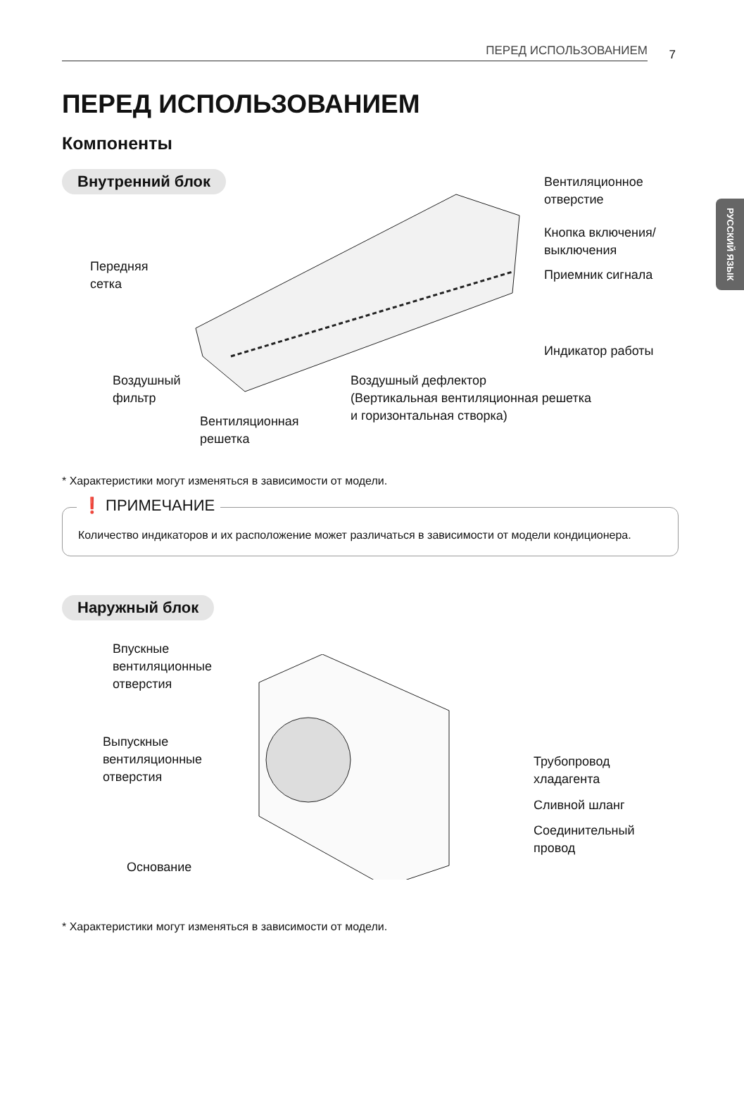ПЕРЕД ИСПОЛЬЗОВАНИЕМ 7
РУССКИЙ ЯЗЫК
ПЕРЕД ИСПОЛЬЗОВАНИЕМ
Компоненты
Внутренний блок
Вентиляционное
отверстие
Кнопка включения/
выключения
Приемник сигнала
Индикатор работы
Передняя
сетка
Воздушный
фильтр
Вентиляционная
решетка
Воздушный дефлектор
(Вертикальная вентиляционная решетка
и горизонтальная створка)
* Характеристики могут изменяться в зависимости от модели.
❗ ПРИМЕЧАНИЕ
Количество индикаторов и их расположение может различаться в зависимости от модели кондиционера.
Наружный блок
Впускные
вентиляционные
отверстия
Выпускные
вентиляционные
отверстия
Трубопровод
хладагента
Сливной шланг
Соединительный
провод
Основание
* Характеристики могут изменяться в зависимости от модели.